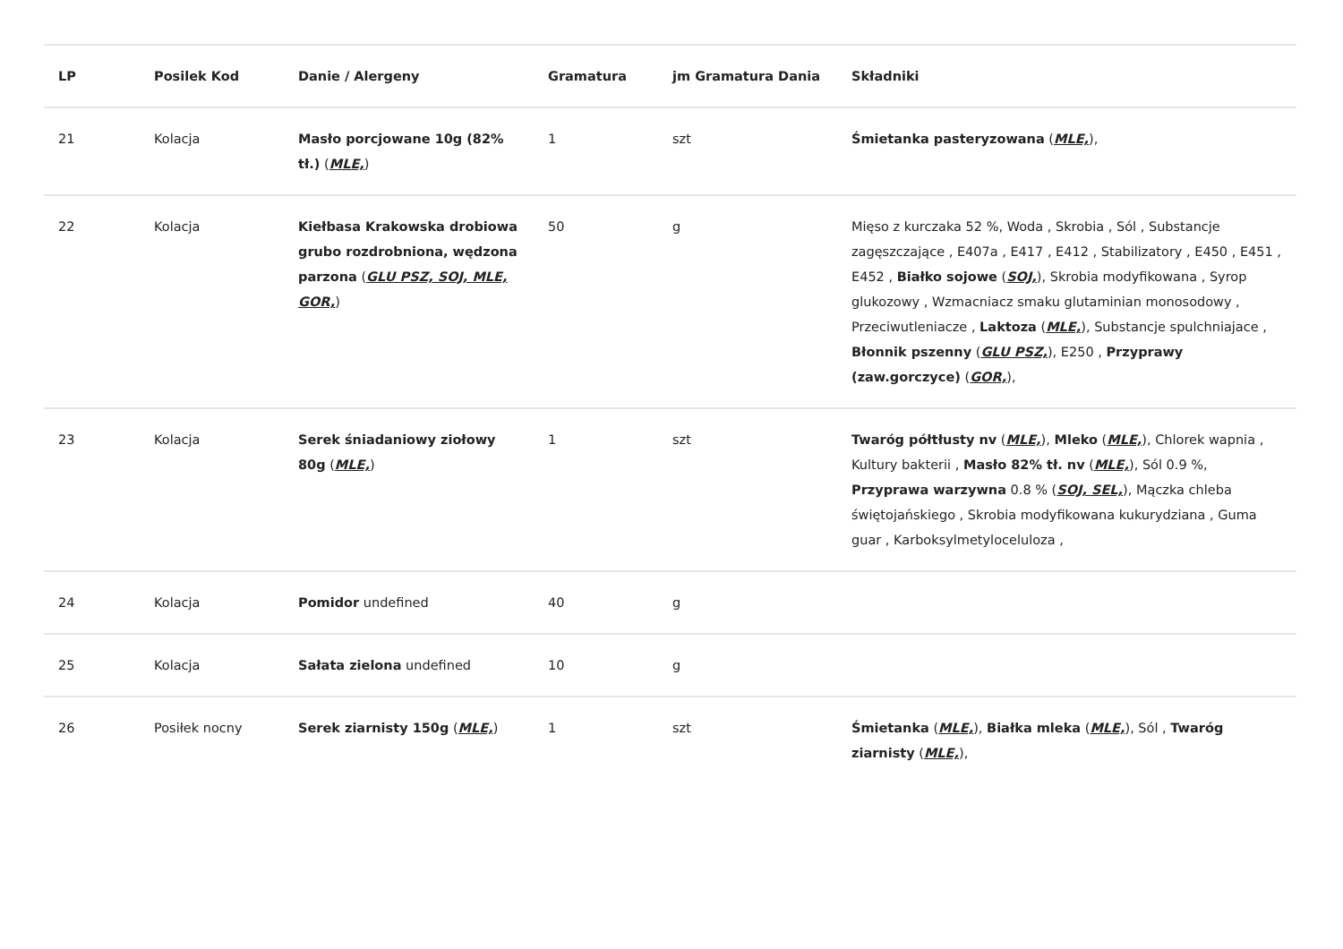| LP | Posilek Kod | Danie / Alergeny | Gramatura | jm Gramatura Dania | Składniki |
| --- | --- | --- | --- | --- | --- |
| 21 | Kolacja | Masło porcjowane 10g (82% tł.) ( MLE, ) | 1 | szt | Śmietanka pasteryzowana ( MLE, ), |
| 22 | Kolacja | Kiełbasa Krakowska drobiowa grubo rozdrobniona, wędzona parzona ( GLU PSZ, SOJ, MLE, GOR, ) | 50 | g | Mięso z kurczaka 52 %, Woda , Skrobia , Sól , Substancje zagęszczające , E407a , E417 , E412 , Stabilizatory , E450 , E451 , E452 , Białko sojowe ( SOJ, ), Skrobia modyfikowana , Syrop glukozowy , Wzmacniacz smaku glutaminian monosodowy , Przeciwutleniacze , Laktoza ( MLE, ), Substancje spulchniajace , Błonnik pszenny ( GLU PSZ, ), E250 , Przyprawy (zaw.gorczyce) ( GOR, ), |
| 23 | Kolacja | Serek śniadaniowy ziołowy 80g ( MLE, ) | 1 | szt | Twaróg półtłusty nv ( MLE, ), Mleko ( MLE, ), Chlorek wapnia , Kultury bakterii , Masło 82% tł. nv ( MLE, ), Sól 0.9 %, Przyprawa warzywna 0.8 % ( SOJ, SEL, ), Mączka chleba świętojańskiego , Skrobia modyfikowana kukurydziana , Guma guar , Karboksylmetyloceluloza , |
| 24 | Kolacja | Pomidor undefined | 40 | g | |
| 25 | Kolacja | Sałata zielona undefined | 10 | g | |
| 26 | Posiłek nocny | Serek ziarnisty 150g ( MLE, ) | 1 | szt | Śmietanka ( MLE, ), Białka mleka ( MLE, ), Sól , Twaróg ziarnisty ( MLE, ), |